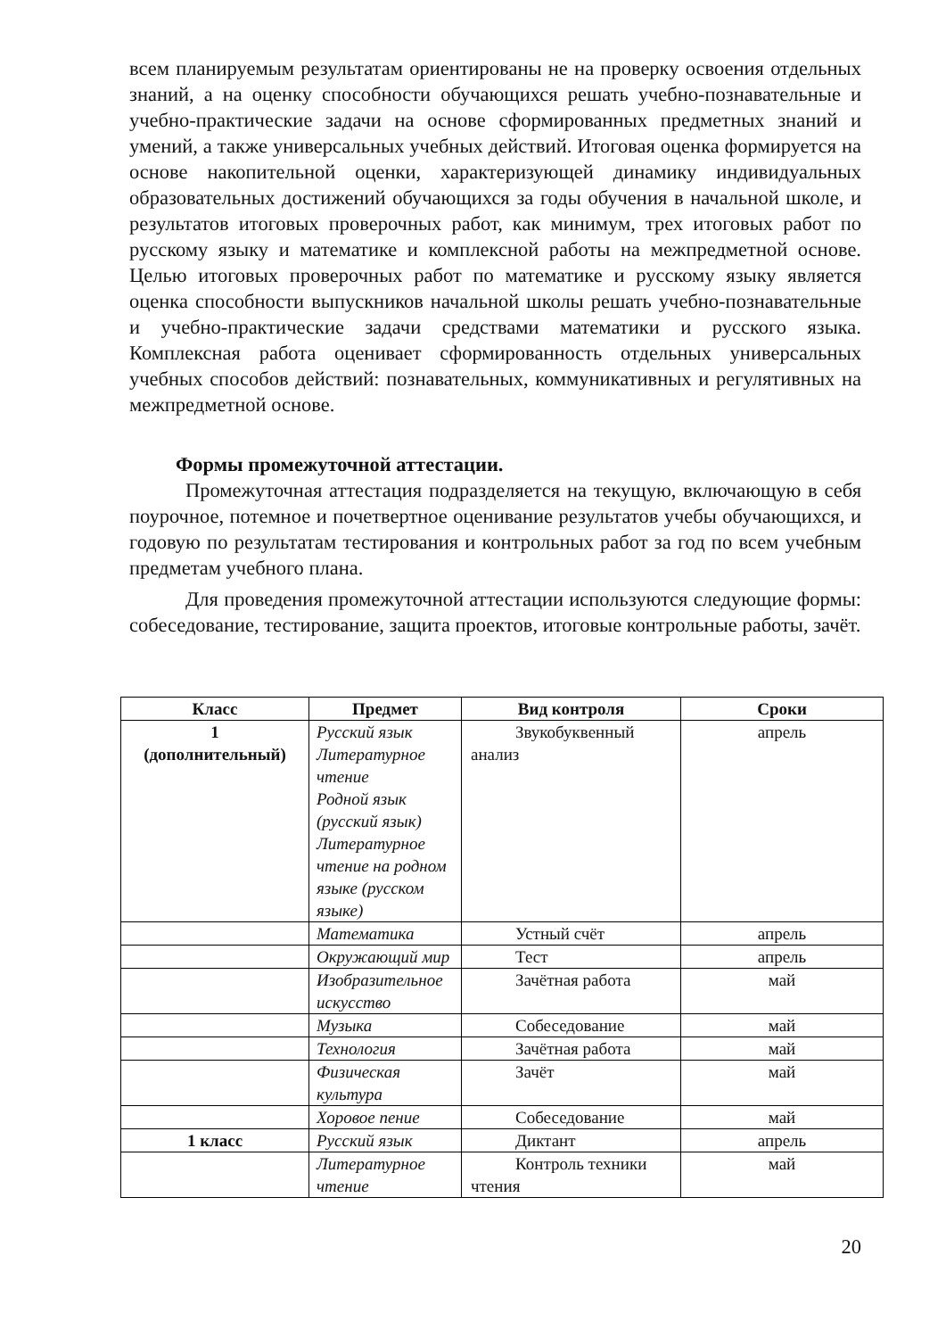всем планируемым результатам ориентированы не на проверку освоения отдельных знаний, а на оценку способности обучающихся решать учебно-познавательные и учебно-практические задачи на основе сформированных предметных знаний и умений, а также универсальных учебных действий. Итоговая оценка формируется на основе накопительной оценки, характеризующей динамику индивидуальных образовательных достижений обучающихся за годы обучения в начальной школе, и результатов итоговых проверочных работ, как минимум, трех итоговых работ по русскому языку и математике и комплексной работы на межпредметной основе. Целью итоговых проверочных работ по математике и русскому языку является оценка способности выпускников начальной школы решать учебно-познавательные и учебно-практические задачи средствами математики и русского языка. Комплексная работа оценивает сформированность отдельных универсальных учебных способов действий: познавательных, коммуникативных и регулятивных на межпредметной основе.
Формы промежуточной аттестации.
Промежуточная аттестация подразделяется на текущую, включающую в себя поурочное, потемное и почетвертное оценивание результатов учебы обучающихся, и годовую по результатам тестирования и контрольных работ за год по всем учебным предметам учебного плана.
Для проведения промежуточной аттестации используются следующие формы: собеседование, тестирование, защита проектов, итоговые контрольные работы, зачёт.
| Класс | Предмет | Вид контроля | Сроки |
| --- | --- | --- | --- |
| 1 (дополнительный) | Русский язык Литературное чтение Родной язык (русский язык) Литературное чтение на родном языке (русском языке) | Звукобуквенный анализ | апрель |
| | Математика | Устный счёт | апрель |
| | Окружающий мир | Тест | апрель |
| | Изобразительное искусство | Зачётная работа | май |
| | Музыка | Собеседование | май |
| | Технология | Зачётная работа | май |
| | Физическая культура | Зачёт | май |
| | Хоровое пение | Собеседование | май |
| 1 класс | Русский язык | Диктант | апрель |
| | Литературное чтение | Контроль техники чтения | май |
20